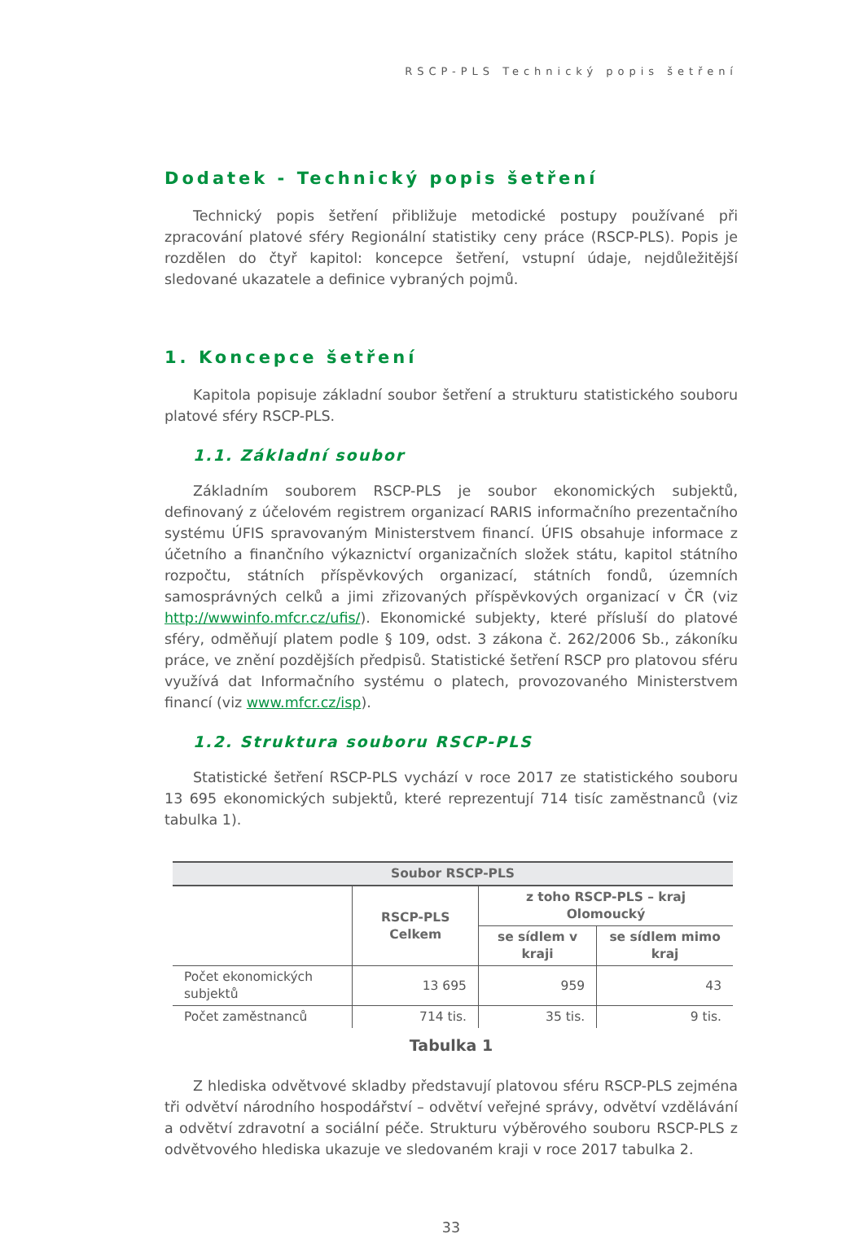RSCP-PLS Technický popis šetření
Dodatek - Technický popis šetření
Technický popis šetření přibližuje metodické postupy používané při zpracování platové sféry Regionální statistiky ceny práce (RSCP-PLS). Popis je rozdělen do čtyř kapitol: koncepce šetření, vstupní údaje, nejdůležitější sledované ukazatele a definice vybraných pojmů.
1. Koncepce šetření
Kapitola popisuje základní soubor šetření a strukturu statistického souboru platové sféry RSCP-PLS.
1.1. Základní soubor
Základním souborem RSCP-PLS je soubor ekonomických subjektů, definovaný z účelovém registrem organizací RARIS informačního prezentačního systému ÚFIS spravovaným Ministerstvem financí. ÚFIS obsahuje informace z účetního a finančního výkaznictví organizačních složek státu, kapitol státního rozpočtu, státních příspěvkových organizací, státních fondů, územních samosprávných celků a jimi zřizovaných příspěvkových organizací v ČR (viz http://wwwinfo.mfcr.cz/ufis/). Ekonomické subjekty, které přísluší do platové sféry, odměňují platem podle § 109, odst. 3 zákona č. 262/2006 Sb., zákoníku práce, ve znění pozdějších předpisů. Statistické šetření RSCP pro platovou sféru využívá dat Informačního systému o platech, provozovaného Ministerstvem financí (viz www.mfcr.cz/isp).
1.2. Struktura souboru RSCP-PLS
Statistické šetření RSCP-PLS vychází v roce 2017 ze statistického souboru 13 695 ekonomických subjektů, které reprezentují 714 tisíc zaměstnanců (viz tabulka 1).
| Soubor RSCP-PLS | | | |
| --- | --- | --- | --- |
| | RSCP-PLS Celkem | z toho RSCP-PLS – kraj Olomoucký | |
| | | se sídlem v kraji | se sídlem mimo kraj |
| Počet ekonomických subjektů | 13 695 | 959 | 43 |
| Počet zaměstnanců | 714 tis. | 35 tis. | 9 tis. |
Tabulka 1
Z hlediska odvětvové skladby představují platovou sféru RSCP-PLS zejména tři odvětví národního hospodářství – odvětví veřejné správy, odvětví vzdělávání a odvětví zdravotní a sociální péče. Strukturu výběrového souboru RSCP-PLS z odvětvového hlediska ukazuje ve sledovaném kraji v roce 2017 tabulka 2.
33